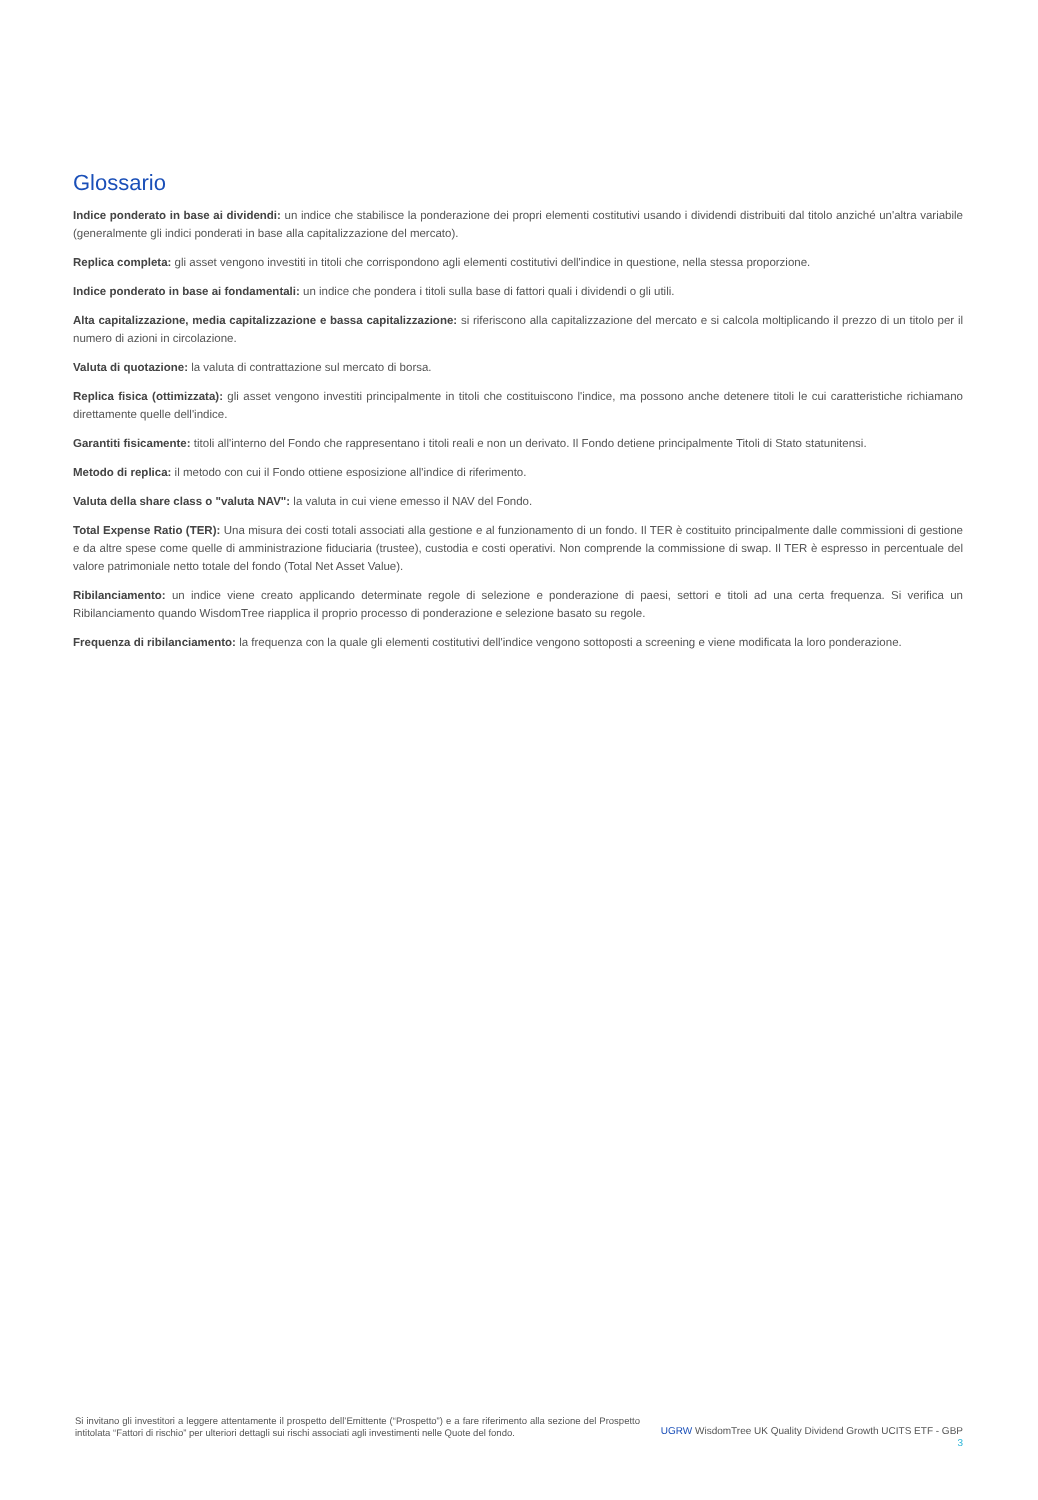Glossario
Indice ponderato in base ai dividendi: un indice che stabilisce la ponderazione dei propri elementi costitutivi usando i dividendi distribuiti dal titolo anziché un'altra variabile (generalmente gli indici ponderati in base alla capitalizzazione del mercato).
Replica completa: gli asset vengono investiti in titoli che corrispondono agli elementi costitutivi dell'indice in questione, nella stessa proporzione.
Indice ponderato in base ai fondamentali: un indice che pondera i titoli sulla base di fattori quali i dividendi o gli utili.
Alta capitalizzazione, media capitalizzazione e bassa capitalizzazione: si riferiscono alla capitalizzazione del mercato e si calcola moltiplicando il prezzo di un titolo per il numero di azioni in circolazione.
Valuta di quotazione: la valuta di contrattazione sul mercato di borsa.
Replica fisica (ottimizzata): gli asset vengono investiti principalmente in titoli che costituiscono l'indice, ma possono anche detenere titoli le cui caratteristiche richiamano direttamente quelle dell'indice.
Garantiti fisicamente: titoli all'interno del Fondo che rappresentano i titoli reali e non un derivato. Il Fondo detiene principalmente Titoli di Stato statunitensi.
Metodo di replica: il metodo con cui il Fondo ottiene esposizione all'indice di riferimento.
Valuta della share class o "valuta NAV": la valuta in cui viene emesso il NAV del Fondo.
Total Expense Ratio (TER): Una misura dei costi totali associati alla gestione e al funzionamento di un fondo. Il TER è costituito principalmente dalle commissioni di gestione e da altre spese come quelle di amministrazione fiduciaria (trustee), custodia e costi operativi. Non comprende la commissione di swap. Il TER è espresso in percentuale del valore patrimoniale netto totale del fondo (Total Net Asset Value).
Ribilanciamento: un indice viene creato applicando determinate regole di selezione e ponderazione di paesi, settori e titoli ad una certa frequenza. Si verifica un Ribilanciamento quando WisdomTree riapplica il proprio processo di ponderazione e selezione basato su regole.
Frequenza di ribilanciamento: la frequenza con la quale gli elementi costitutivi dell'indice vengono sottoposti a screening e viene modificata la loro ponderazione.
Si invitano gli investitori a leggere attentamente il prospetto dell’Emittente (“Prospetto”) e a fare riferimento alla sezione del Prospetto intitolata “Fattori di rischio” per ulteriori dettagli sui rischi associati agli investimenti nelle Quote del fondo.
UGRW WisdomTree UK Quality Dividend Growth UCITS ETF - GBP
3